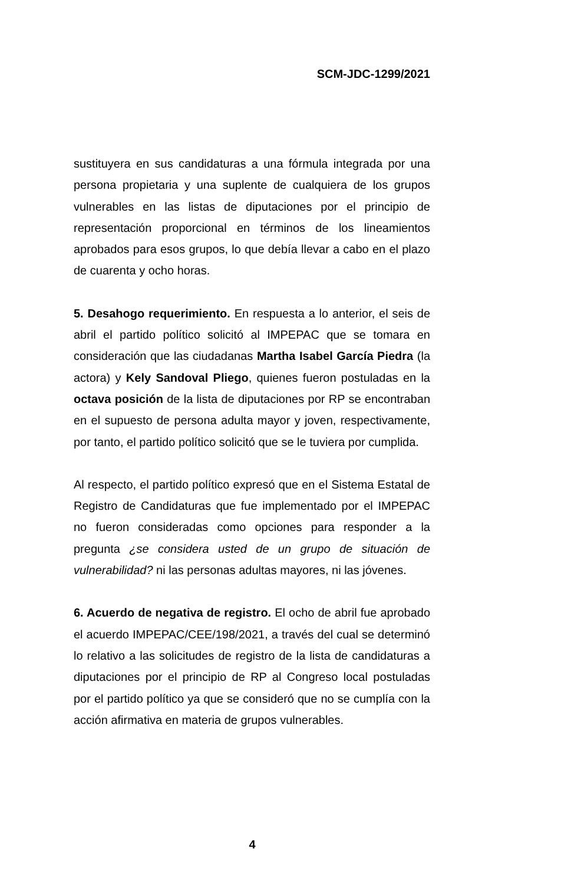SCM-JDC-1299/2021
sustituyera en sus candidaturas a una fórmula integrada por una persona propietaria y una suplente de cualquiera de los grupos vulnerables en las listas de diputaciones por el principio de representación proporcional en términos de los lineamientos aprobados para esos grupos, lo que debía llevar a cabo en el plazo de cuarenta y ocho horas.
5. Desahogo requerimiento. En respuesta a lo anterior, el seis de abril el partido político solicitó al IMPEPAC que se tomara en consideración que las ciudadanas Martha Isabel García Piedra (la actora) y Kely Sandoval Pliego, quienes fueron postuladas en la octava posición de la lista de diputaciones por RP se encontraban en el supuesto de persona adulta mayor y joven, respectivamente, por tanto, el partido político solicitó que se le tuviera por cumplida.
Al respecto, el partido político expresó que en el Sistema Estatal de Registro de Candidaturas que fue implementado por el IMPEPAC no fueron consideradas como opciones para responder a la pregunta ¿se considera usted de un grupo de situación de vulnerabilidad? ni las personas adultas mayores, ni las jóvenes.
6. Acuerdo de negativa de registro. El ocho de abril fue aprobado el acuerdo IMPEPAC/CEE/198/2021, a través del cual se determinó lo relativo a las solicitudes de registro de la lista de candidaturas a diputaciones por el principio de RP al Congreso local postuladas por el partido político ya que se consideró que no se cumplía con la acción afirmativa en materia de grupos vulnerables.
4